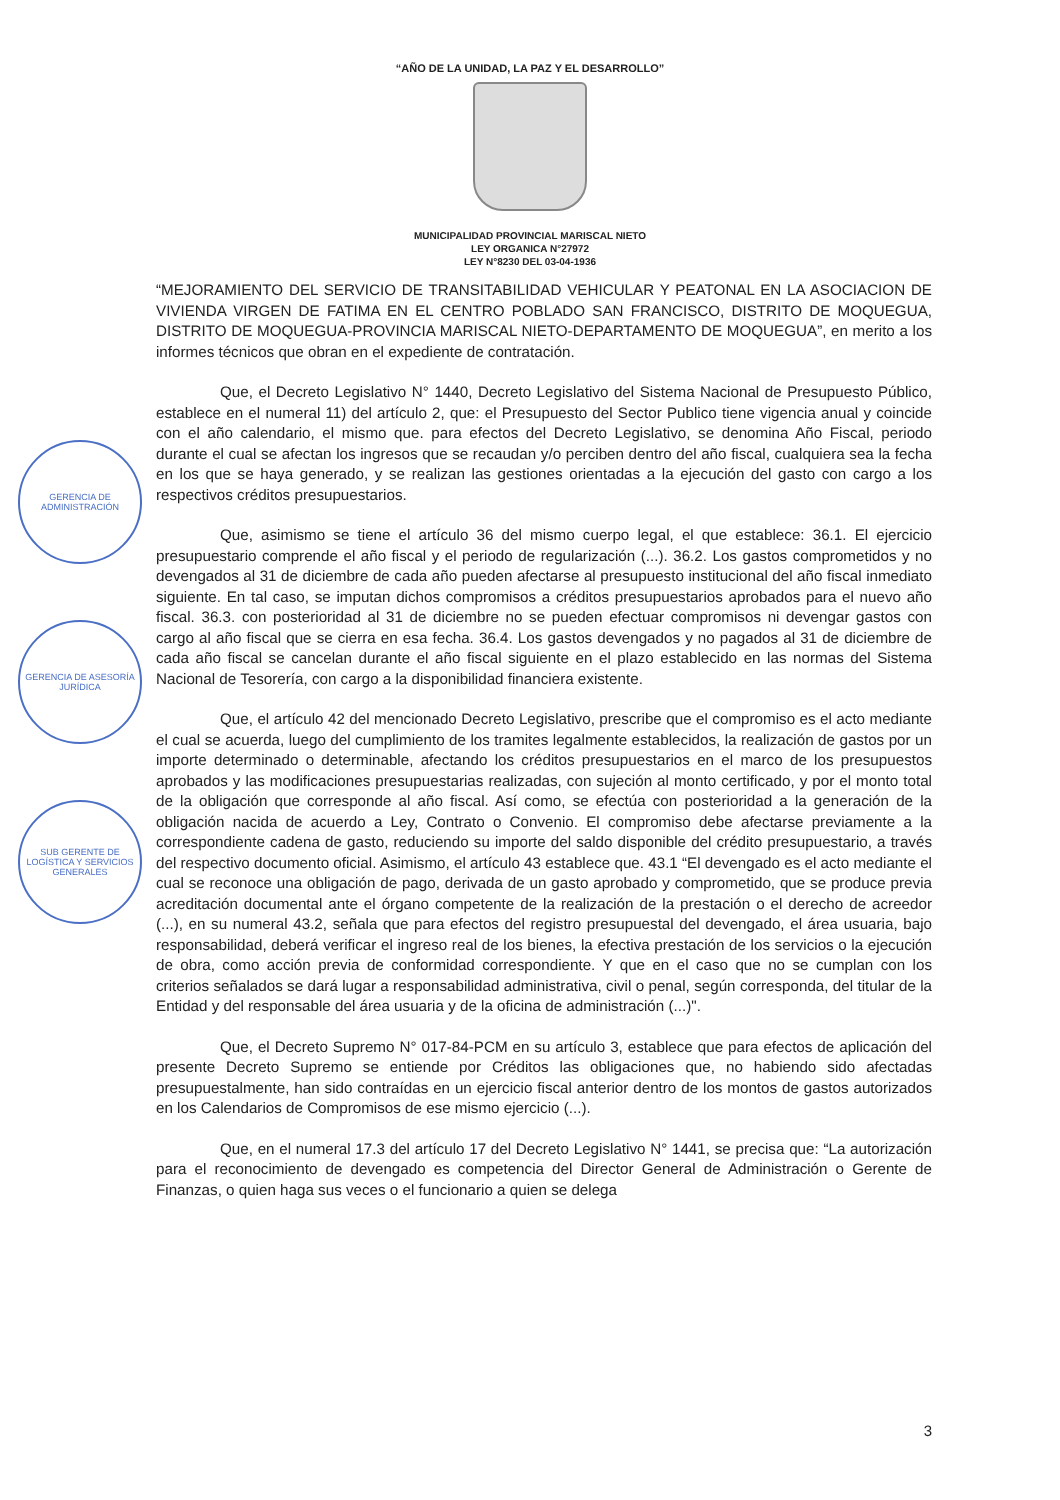“AÑO DE LA UNIDAD, LA PAZ Y EL DESARROLLO”
MUNICIPALIDAD PROVINCIAL MARISCAL NIETO
LEY ORGANICA N°27972
LEY N°8230 DEL 03-04-1936
“MEJORAMIENTO DEL SERVICIO DE TRANSITABILIDAD VEHICULAR Y PEATONAL EN LA ASOCIACION DE VIVIENDA VIRGEN DE FATIMA EN EL CENTRO POBLADO SAN FRANCISCO, DISTRITO DE MOQUEGUA, DISTRITO DE MOQUEGUA-PROVINCIA MARISCAL NIETO-DEPARTAMENTO DE MOQUEGUA”, en merito a los informes técnicos que obran en el expediente de contratación.
Que, el Decreto Legislativo N° 1440, Decreto Legislativo del Sistema Nacional de Presupuesto Público, establece en el numeral 11) del artículo 2, que: el Presupuesto del Sector Publico tiene vigencia anual y coincide con el año calendario, el mismo que. para efectos del Decreto Legislativo, se denomina Año Fiscal, periodo durante el cual se afectan los ingresos que se recaudan y/o perciben dentro del año fiscal, cualquiera sea la fecha en los que se haya generado, y se realizan las gestiones orientadas a la ejecución del gasto con cargo a los respectivos créditos presupuestarios.
Que, asimismo se tiene el artículo 36 del mismo cuerpo legal, el que establece: 36.1. El ejercicio presupuestario comprende el año fiscal y el periodo de regularización (...). 36.2. Los gastos comprometidos y no devengados al 31 de diciembre de cada año pueden afectarse al presupuesto institucional del año fiscal inmediato siguiente. En tal caso, se imputan dichos compromisos a créditos presupuestarios aprobados para el nuevo año fiscal. 36.3. con posterioridad al 31 de diciembre no se pueden efectuar compromisos ni devengar gastos con cargo al año fiscal que se cierra en esa fecha. 36.4. Los gastos devengados y no pagados al 31 de diciembre de cada año fiscal se cancelan durante el año fiscal siguiente en el plazo establecido en las normas del Sistema Nacional de Tesorería, con cargo a la disponibilidad financiera existente.
Que, el artículo 42 del mencionado Decreto Legislativo, prescribe que el compromiso es el acto mediante el cual se acuerda, luego del cumplimiento de los tramites legalmente establecidos, la realización de gastos por un importe determinado o determinable, afectando los créditos presupuestarios en el marco de los presupuestos aprobados y las modificaciones presupuestarias realizadas, con sujeción al monto certificado, y por el monto total de la obligación que corresponde al año fiscal. Así como, se efectúa con posterioridad a la generación de la obligación nacida de acuerdo a Ley, Contrato o Convenio. El compromiso debe afectarse previamente a la correspondiente cadena de gasto, reduciendo su importe del saldo disponible del crédito presupuestario, a través del respectivo documento oficial. Asimismo, el artículo 43 establece que. 43.1 “El devengado es el acto mediante el cual se reconoce una obligación de pago, derivada de un gasto aprobado y comprometido, que se produce previa acreditación documental ante el órgano competente de la realización de la prestación o el derecho de acreedor (...), en su numeral 43.2, señala que para efectos del registro presupuestal del devengado, el área usuaria, bajo responsabilidad, deberá verificar el ingreso real de los bienes, la efectiva prestación de los servicios o la ejecución de obra, como acción previa de conformidad correspondiente. Y que en el caso que no se cumplan con los criterios señalados se dará lugar a responsabilidad administrativa, civil o penal, según corresponda, del titular de la Entidad y del responsable del área usuaria y de la oficina de administración (...)".
Que, el Decreto Supremo N° 017-84-PCM en su artículo 3, establece que para efectos de aplicación del presente Decreto Supremo se entiende por Créditos las obligaciones que, no habiendo sido afectadas presupuestalmente, han sido contraídas en un ejercicio fiscal anterior dentro de los montos de gastos autorizados en los Calendarios de Compromisos de ese mismo ejercicio (...).
Que, en el numeral 17.3 del artículo 17 del Decreto Legislativo N° 1441, se precisa que: “La autorización para el reconocimiento de devengado es competencia del Director General de Administración o Gerente de Finanzas, o quien haga sus veces o el funcionario a quien se delega
GERENCIA DE ADMINISTRACIÓN
GERENCIA DE ASESORÍA JURÍDICA
SUB GERENTE DE LOGÍSTICA Y SERVICIOS GENERALES
3